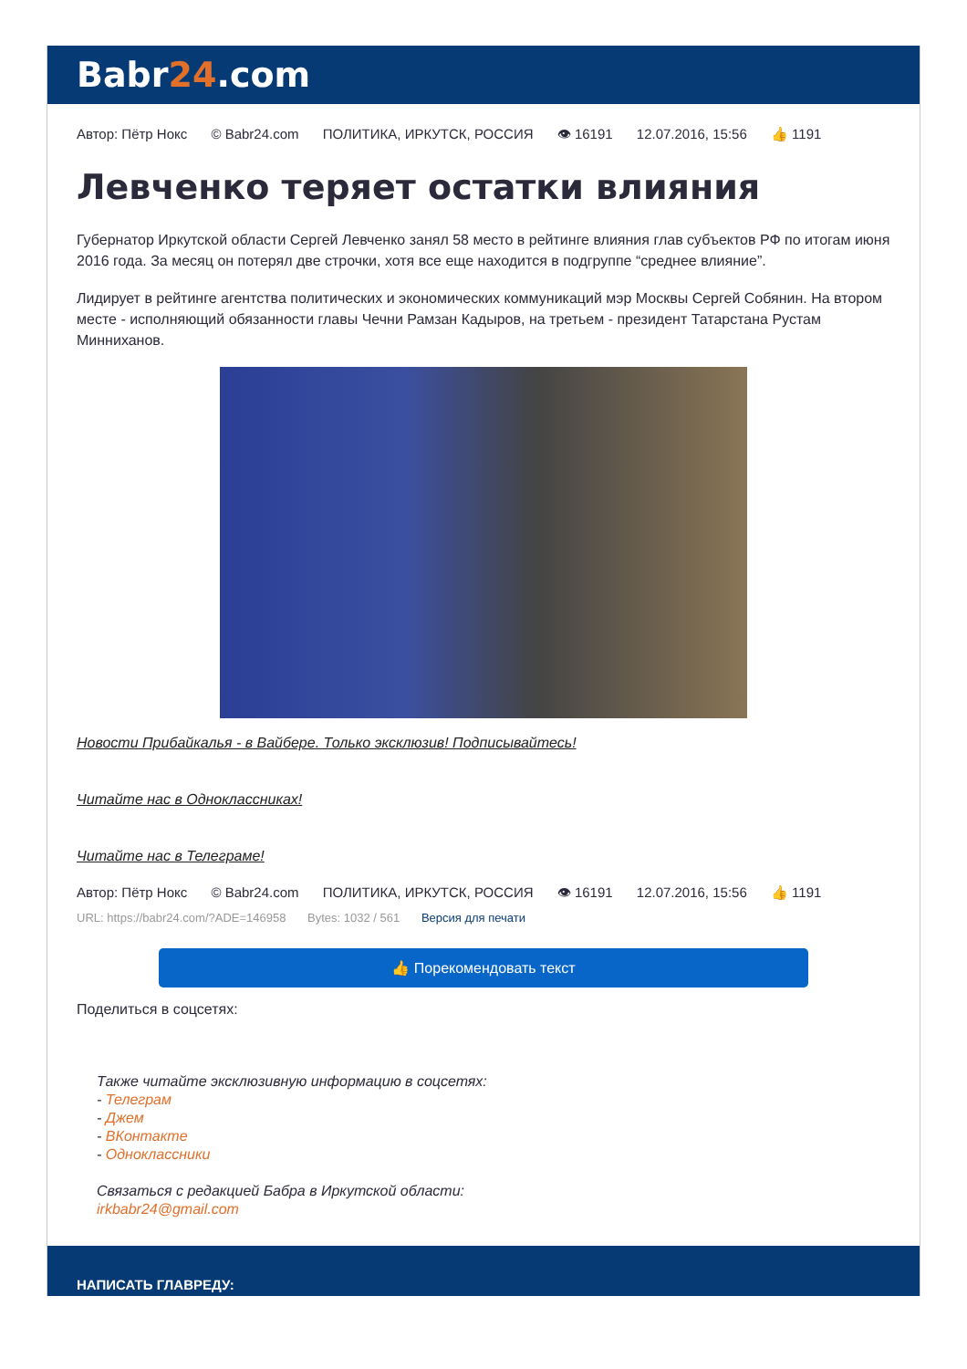Babr24.com
Автор: Пётр Нокс © Babr24.com ПОЛИТИКА, ИРКУТСК, РОССИЯ 👁 16191 12.07.2016, 15:56 👍 1191
Левченко теряет остатки влияния
Губернатор Иркутской области Сергей Левченко занял 58 место в рейтинге влияния глав субъектов РФ по итогам июня 2016 года. За месяц он потерял две строчки, хотя все еще находится в подгруппе “среднее влияние”.
Лидирует в рейтинге агентства политических и экономических коммуникаций мэр Москвы Сергей Собянин. На втором месте - исполняющий обязанности главы Чечни Рамзан Кадыров, на третьем - президент Татарстана Рустам Минниханов.
Новости Прибайкалья - в Вайбере. Только эксклюзив! Подписывайтесь!
Читайте нас в Одноклассниках!
Читайте нас в Телеграме!
Автор: Пётр Нокс © Babr24.com ПОЛИТИКА, ИРКУТСК, РОССИЯ 👁 16191 12.07.2016, 15:56 👍 1191
URL: https://babr24.com/?ADE=146958 Bytes: 1032 / 561 Версия для печати
👍 Порекомендовать текст
Поделиться в соцсетях:
Также читайте эксклюзивную информацию в соцсетях:
- Телеграм
- Джем
- ВКонтакте
- Одноклассники
Связаться с редакцией Бабра в Иркутской области:
irkbabr24@gmail.com
НАПИСАТЬ ГЛАВРЕДУ: